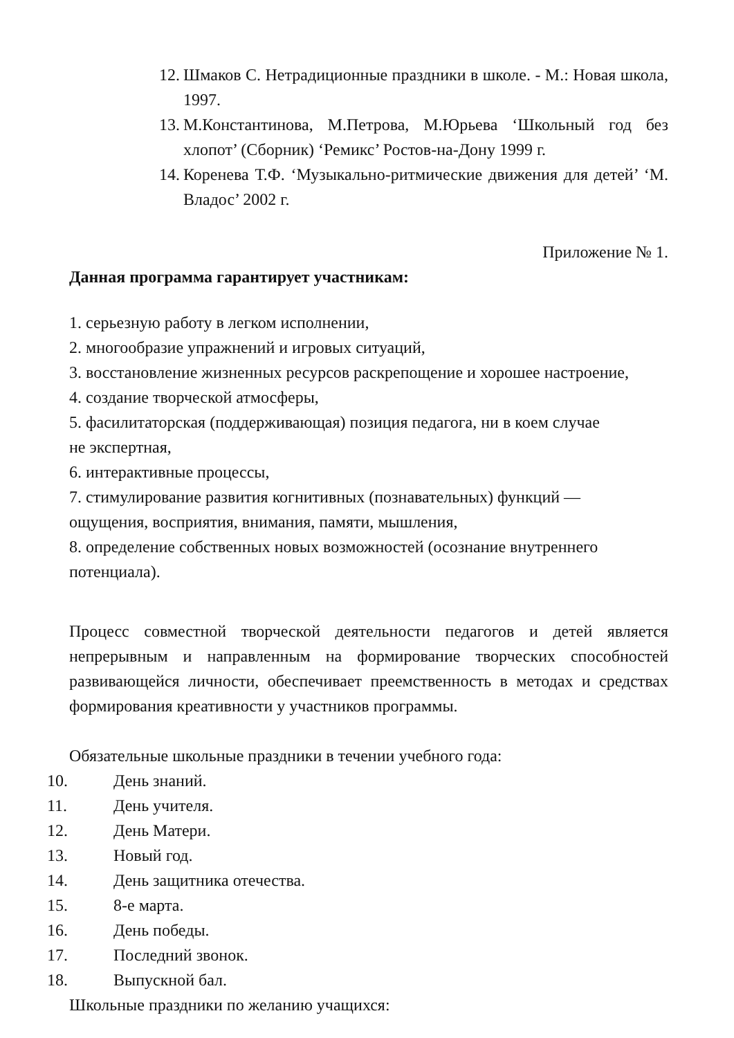12. Шмаков С. Нетрадиционные праздники в школе. - М.: Новая школа, 1997.
13. М.Константинова, М.Петрова, М.Юрьева ‘Школьный год без хлопот’ (Сборник) ‘Ремикс’ Ростов-на-Дону 1999 г.
14. Коренева Т.Ф. ‘Музыкально-ритмические движения для детей’ ‘М. Владос’ 2002 г.
Приложение № 1.
Данная программа гарантирует участникам:
1. серьезную работу в легком исполнении,
2. многообразие упражнений и игровых ситуаций,
3. восстановление жизненных ресурсов раскрепощение и хорошее настроение,
4. создание творческой атмосферы,
5. фасилитаторская (поддерживающая) позиция педагога, ни в коем случае
не экспертная,
6. интерактивные процессы,
7. стимулирование развития когнитивных (познавательных) функций —
ощущения, восприятия, внимания, памяти, мышления,
8. определение собственных новых возможностей (осознание внутреннего
потенциала).
Процесс совместной творческой деятельности педагогов и детей является непрерывным и направленным на формирование творческих способностей развивающейся личности, обеспечивает преемственность в методах и средствах формирования креативности у участников программы.
Обязательные школьные праздники в течении учебного года:
10. День знаний.
11. День учителя.
12. День Матери.
13. Новый год.
14. День защитника отечества.
15. 8-е марта.
16. День победы.
17. Последний звонок.
18. Выпускной бал.
Школьные праздники по желанию учащихся: